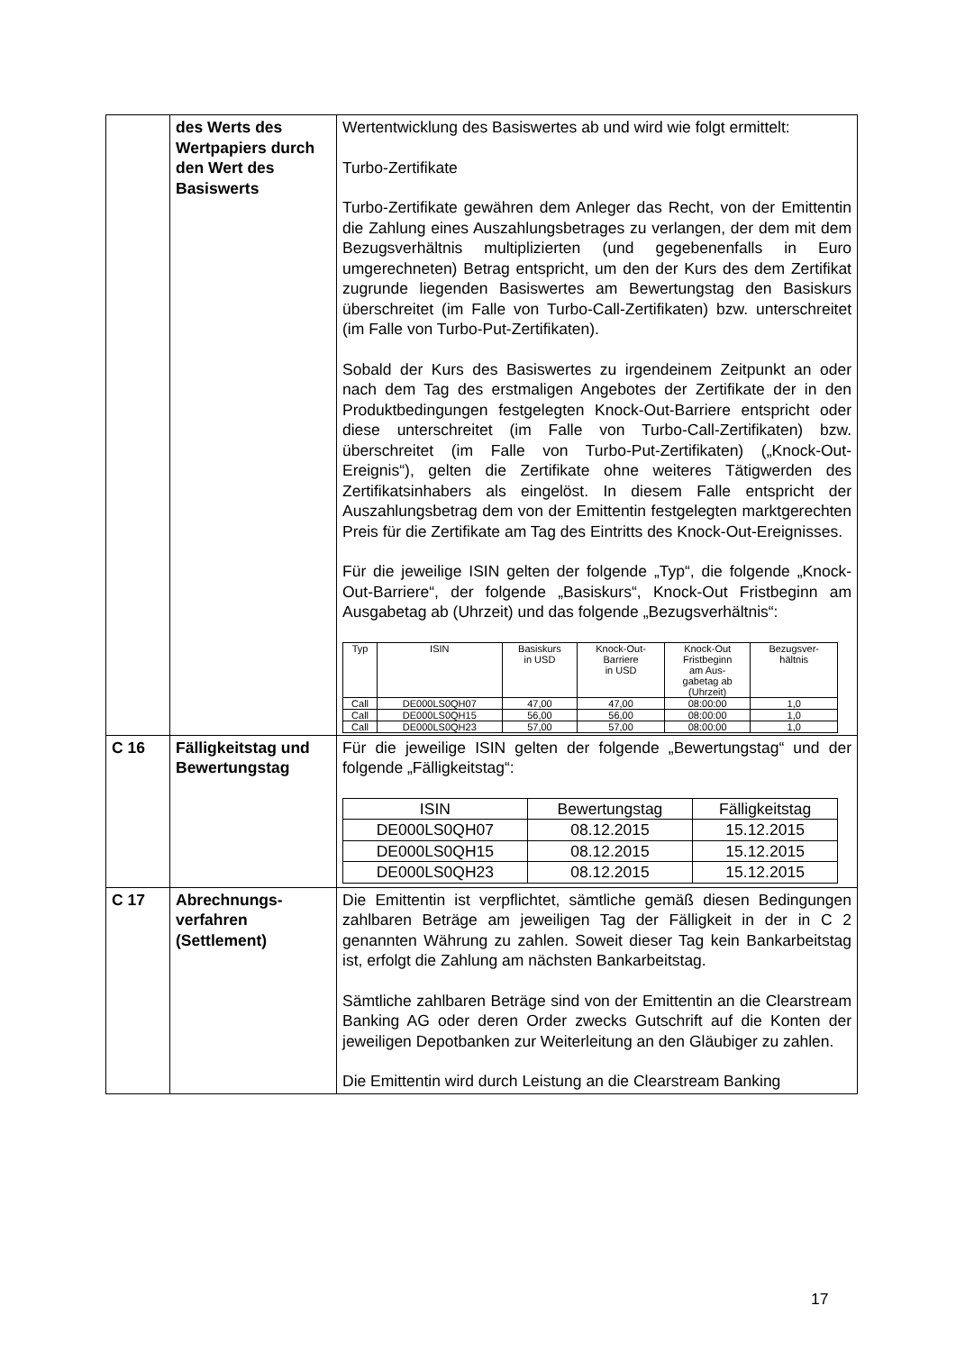| | des Werts des Wertpapiers durch den Wert des Basiswerts | Wertentwicklung des Basiswertes ab und wird wie folgt ermittelt: Turbo-Zertifikate Turbo-Zertifikate gewähren dem Anleger das Recht, von der Emittentin die Zahlung eines Auszahlungsbetrages zu verlangen, der dem mit dem Bezugsverhältnis multiplizierten (und gegebenenfalls in Euro umgerechneten) Betrag entspricht, um den der Kurs des dem Zertifikat zugrunde liegenden Basiswertes am Bewertungstag den Basiskurs überschreitet (im Falle von Turbo-Call-Zertifikaten) bzw. unterschreitet (im Falle von Turbo-Put-Zertifikaten). Sobald der Kurs des Basiswertes zu irgendeinem Zeitpunkt an oder nach dem Tag des erstmaligen Angebotes der Zertifikate der in den Produktbedingungen festgelegten Knock-Out-Barriere entspricht oder diese unterschreitet (im Falle von Turbo-Call-Zertifikaten) bzw. überschreitet (im Falle von Turbo-Put-Zertifikaten) („Knock-Out-Ereignis“), gelten die Zertifikate ohne weiteres Tätigwerden des Zertifikatsinhabers als eingelöst. In diesem Falle entspricht der Auszahlungsbetrag dem von der Emittentin festgelegten marktgerechten Preis für die Zertifikate am Tag des Eintritts des Knock-Out-Ereignisses. Für die jeweilige ISIN gelten der folgende „Typ“, die folgende „Knock-Out-Barriere“, der folgende „Basiskurs“, Knock-Out Fristbeginn am Ausgabetag ab (Uhrzeit) und das folgende „Bezugsverhältnis“: / Typ / ISIN / Basiskurs in USD / Knock-Out- Barriere in USD / Knock-Out Fristbeginn am Aus- gabetag ab (Uhrzeit) / Bezugsver- hältnis / / --- / --- / --- / --- / --- / --- / / Call / DE000LS0QH07 / 47,00 / 47,00 / 08:00:00 / 1,0 / / Call / DE000LS0QH15 / 56,00 / 56,00 / 08:00:00 / 1,0 / / Call / DE000LS0QH23 / 57,00 / 57,00 / 08:00:00 / 1,0 / |
| C 16 | Fälligkeitstag und Bewertungstag | Für die jeweilige ISIN gelten der folgende „Bewertungstag“ und der folgende „Fälligkeitstag“: / ISIN / Bewertungstag / Fälligkeitstag / / DE000LS0QH07 / 08.12.2015 / 15.12.2015 / / DE000LS0QH15 / 08.12.2015 / 15.12.2015 / / DE000LS0QH23 / 08.12.2015 / 15.12.2015 / |
| C 17 | Abrechnungs- verfahren (Settlement) | Die Emittentin ist verpflichtet, sämtliche gemäß diesen Bedingungen zahlbaren Beträge am jeweiligen Tag der Fälligkeit in der in C 2 genannten Währung zu zahlen. Soweit dieser Tag kein Bankarbeitstag ist, erfolgt die Zahlung am nächsten Bankarbeitstag. Sämtliche zahlbaren Beträge sind von der Emittentin an die Clearstream Banking AG oder deren Order zwecks Gutschrift auf die Konten der jeweiligen Depotbanken zur Weiterleitung an den Gläubiger zu zahlen. Die Emittentin wird durch Leistung an die Clearstream Banking |
17